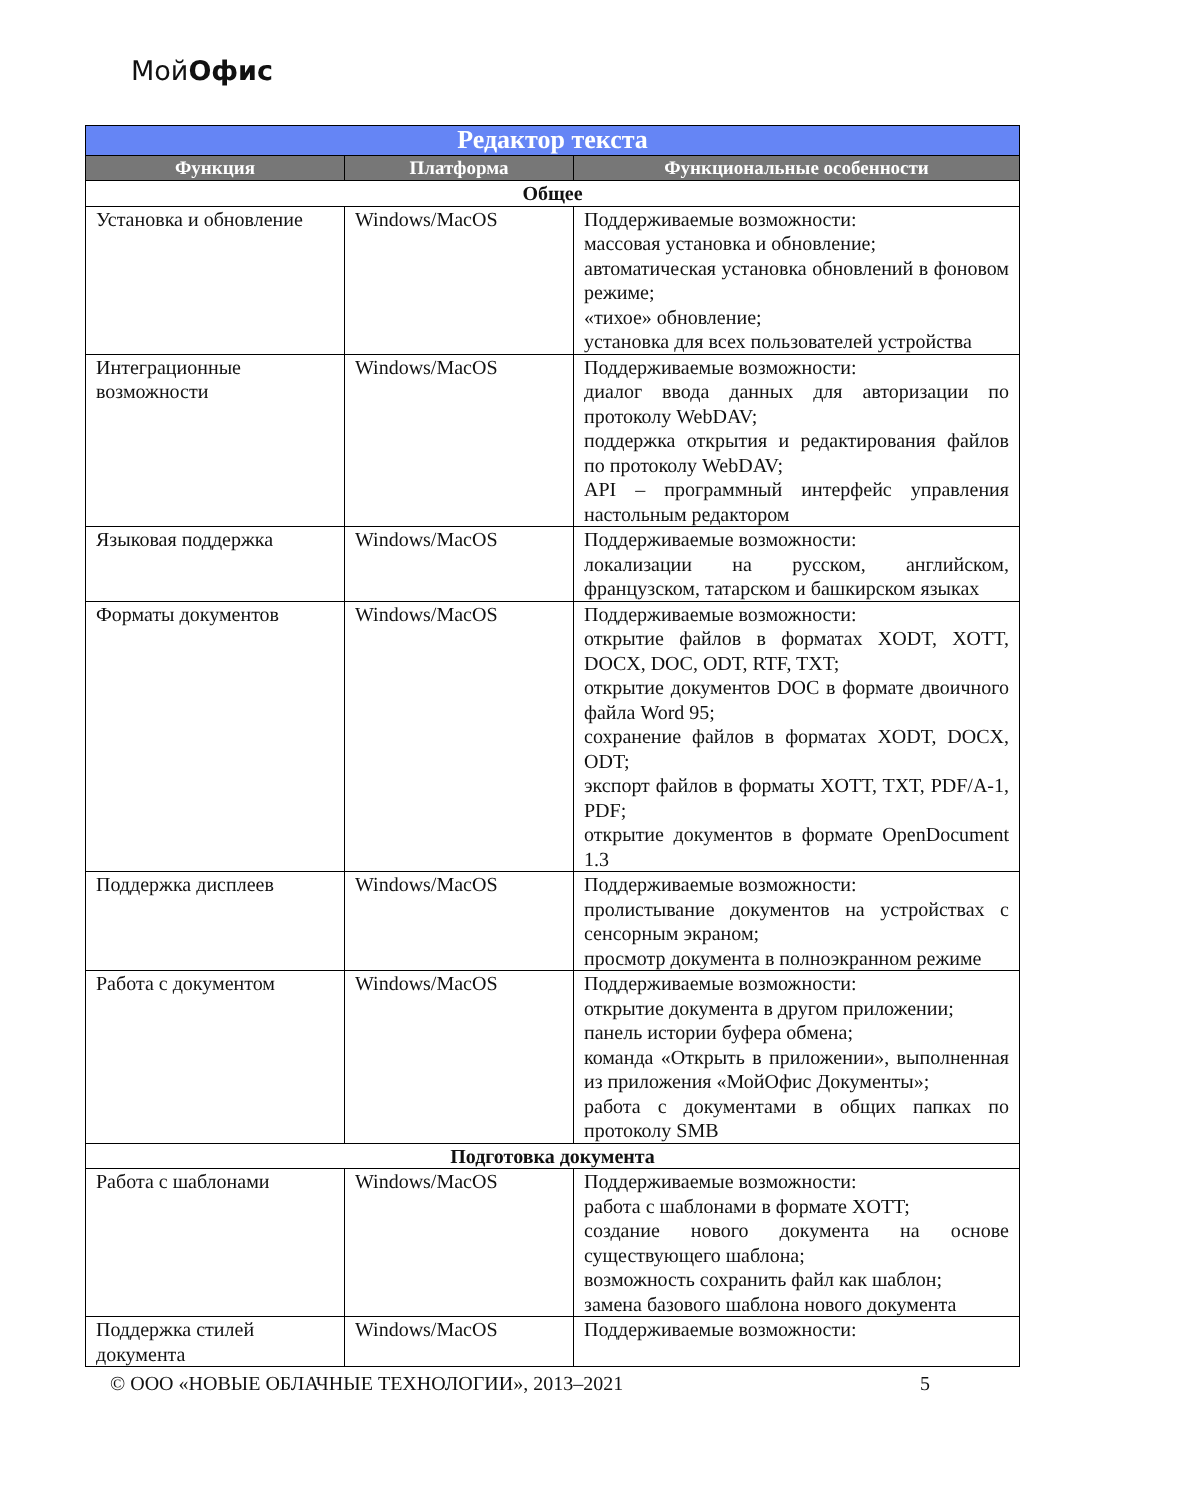МойОфис
| Редактор текста | | |
| --- | --- | --- |
| Функция | Платформа | Функциональные особенности |
| Общее | | |
| Установка и обновление | Windows/MacOS | Поддерживаемые возможности: массовая установка и обновление; автоматическая установка обновлений в фоновом режиме; «тихое» обновление; установка для всех пользователей устройства |
| Интеграционные возможности | Windows/MacOS | Поддерживаемые возможности: диалог ввода данных для авторизации по протоколу WebDAV; поддержка открытия и редактирования файлов по протоколу WebDAV; API – программный интерфейс управления настольным редактором |
| Языковая поддержка | Windows/MacOS | Поддерживаемые возможности: локализации на русском, английском, французском, татарском и башкирском языках |
| Форматы документов | Windows/MacOS | Поддерживаемые возможности: открытие файлов в форматах XODT, XOTT, DOCX, DOC, ODT, RTF, TXT; открытие документов DOC в формате двоичного файла Word 95; сохранение файлов в форматах XODT, DOCX, ODT; экспорт файлов в форматы XOTT, TXT, PDF/A-1, PDF; открытие документов в формате OpenDocument 1.3 |
| Поддержка дисплеев | Windows/MacOS | Поддерживаемые возможности: пролистывание документов на устройствах с сенсорным экраном; просмотр документа в полноэкранном режиме |
| Работа с документом | Windows/MacOS | Поддерживаемые возможности: открытие документа в другом приложении; панель истории буфера обмена; команда «Открыть в приложении», выполненная из приложения «МойОфис Документы»; работа с документами в общих папках по протоколу SMB |
| Подготовка документа | | |
| Работа с шаблонами | Windows/MacOS | Поддерживаемые возможности: работа с шаблонами в формате XOTT; создание нового документа на основе существующего шаблона; возможность сохранить файл как шаблон; замена базового шаблона нового документа |
| Поддержка стилей документа | Windows/MacOS | Поддерживаемые возможности: |
© ООО «НОВЫЕ ОБЛАЧНЫЕ ТЕХНОЛОГИИ», 2013–2021 5